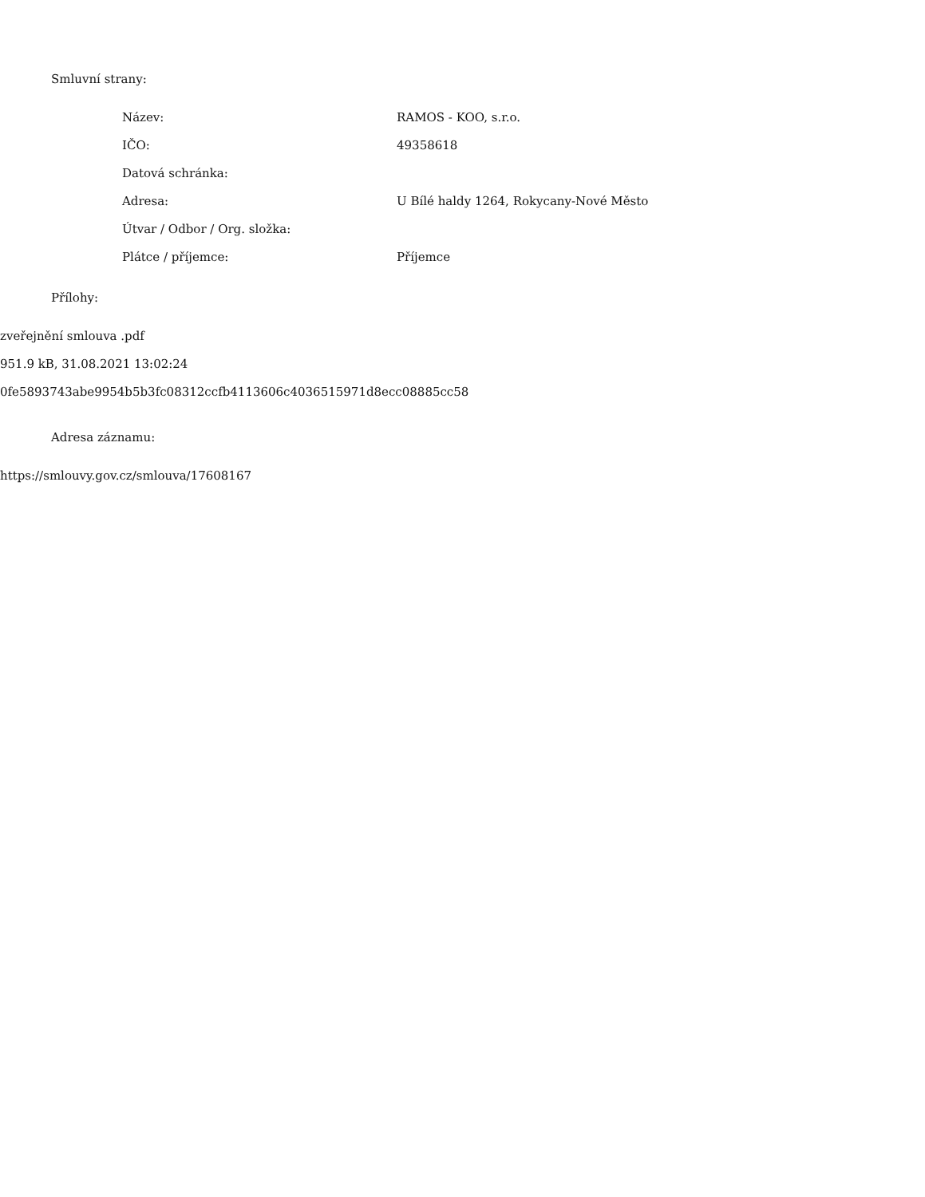Smluvní strany:
| Název: | RAMOS - KOO, s.r.o. |
| IČO: | 49358618 |
| Datová schránka: | |
| Adresa: | U Bílé haldy 1264, Rokycany-Nové Město |
| Útvar / Odbor / Org. složka: | |
| Plátce / příjemce: | Příjemce |
Přílohy:
zveřejnění smlouva .pdf
951.9 kB, 31.08.2021 13:02:24
0fe5893743abe9954b5b3fc08312ccfb4113606c4036515971d8ecc08885cc58
Adresa záznamu:
https://smlouvy.gov.cz/smlouva/17608167